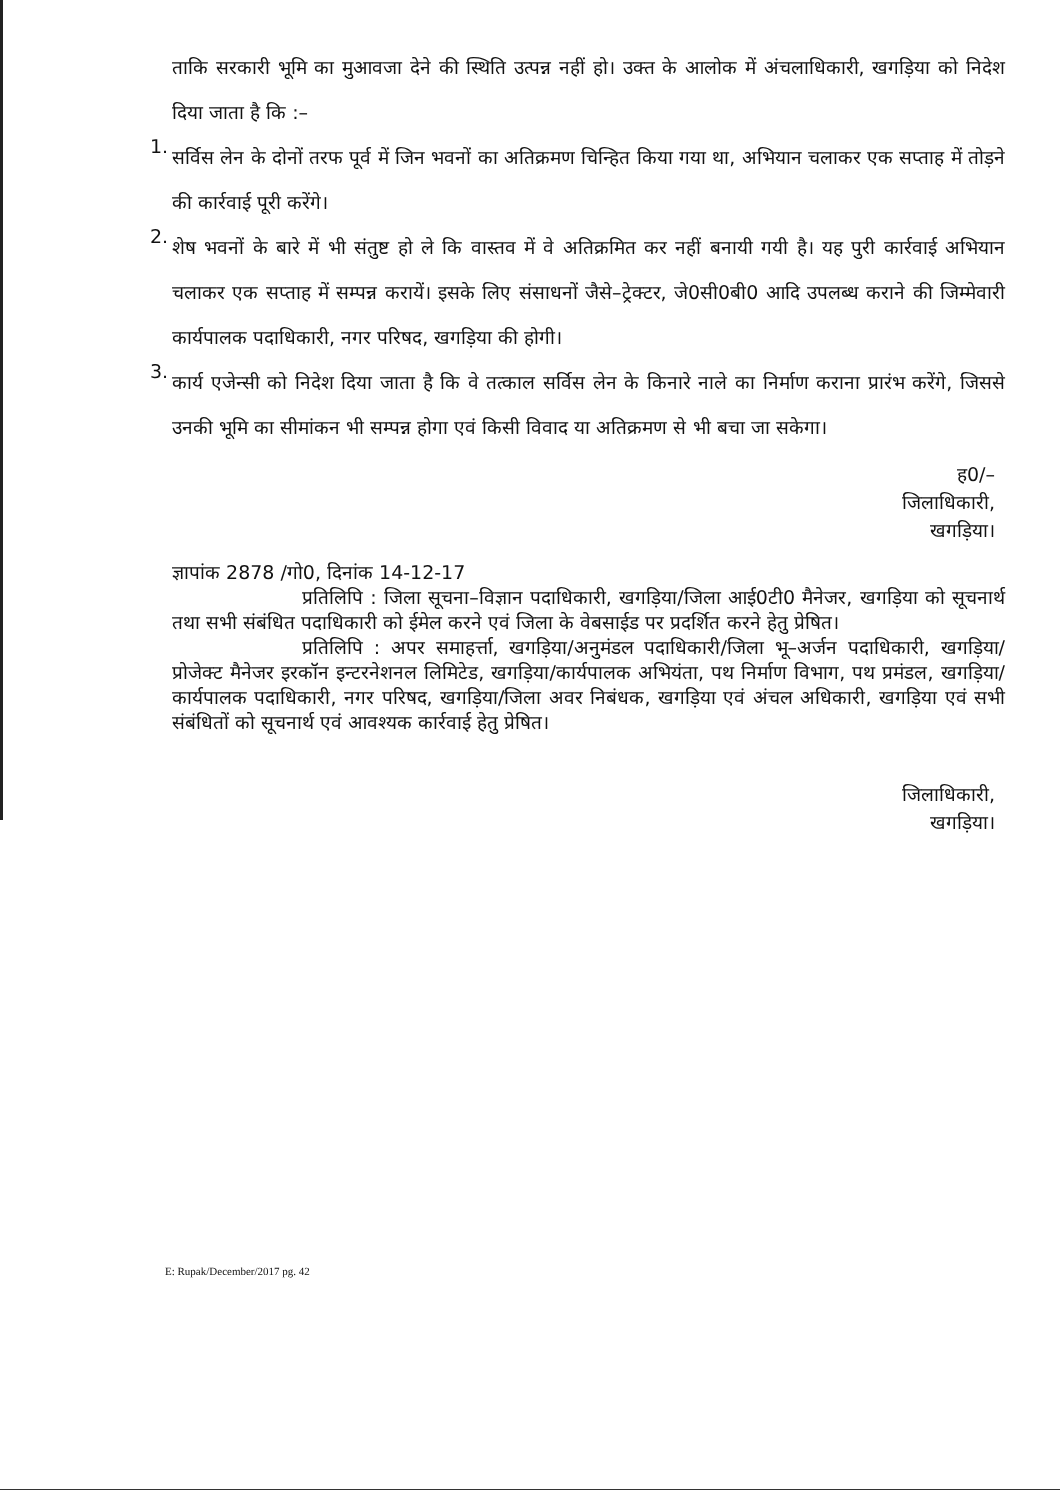ताकि सरकारी भूमि का मुआवजा देने की स्थिति उत्पन्न नहीं हो। उक्त के आलोक में अंचलाधिकारी, खगड़िया को निदेश दिया जाता है कि :–
1.
सर्विस लेन के दोनों तरफ पूर्व में जिन भवनों का अतिक्रमण चिन्हित किया गया था, अभियान चलाकर एक सप्ताह में तोड़ने की कार्रवाई पूरी करेंगे।
2.
शेष भवनों के बारे में भी संतुष्ट हो ले कि वास्तव में वे अतिक्रमित कर नहीं बनायी गयी है। यह पुरी कार्रवाई अभियान चलाकर एक सप्ताह में सम्पन्न करायें। इसके लिए संसाधनों जैसे–ट्रेक्टर, जे0सी0बी0 आदि उपलब्ध कराने की जिम्मेवारी कार्यपालक पदाधिकारी, नगर परिषद, खगड़िया की होगी।
3.
कार्य एजेन्सी को निदेश दिया जाता है कि वे तत्काल सर्विस लेन के किनारे नाले का निर्माण कराना प्रारंभ करेंगे, जिससे उनकी भूमि का सीमांकन भी सम्पन्न होगा एवं किसी विवाद या अतिक्रमण से भी बचा जा सकेगा।
ह0/–
जिलाधिकारी,
खगड़िया।
ज्ञापांक 2878 /गो0, दिनांक 14-12-17
प्रतिलिपि : जिला सूचना–विज्ञान पदाधिकारी, खगड़िया/जिला आई0टी0 मैनेजर, खगड़िया को सूचनार्थ तथा सभी संबंधित पदाधिकारी को ईमेल करने एवं जिला के वेबसाईड पर प्रदर्शित करने हेतु प्रेषित।
प्रतिलिपि : अपर समाहर्त्ता, खगड़िया/अनुमंडल पदाधिकारी/जिला भू–अर्जन पदाधिकारी, खगड़िया/प्रोजेक्ट मैनेजर इरकॉन इन्टरनेशनल लिमिटेड, खगड़िया/कार्यपालक अभियंता, पथ निर्माण विभाग, पथ प्रमंडल, खगड़िया/कार्यपालक पदाधिकारी, नगर परिषद, खगड़िया/जिला अवर निबंधक, खगड़िया एवं अंचल अधिकारी, खगड़िया एवं सभी संबंधितों को सूचनार्थ एवं आवश्यक कार्रवाई हेतु प्रेषित।
जिलाधिकारी,
खगड़िया।
E: Rupak/December/2017 pg. 42